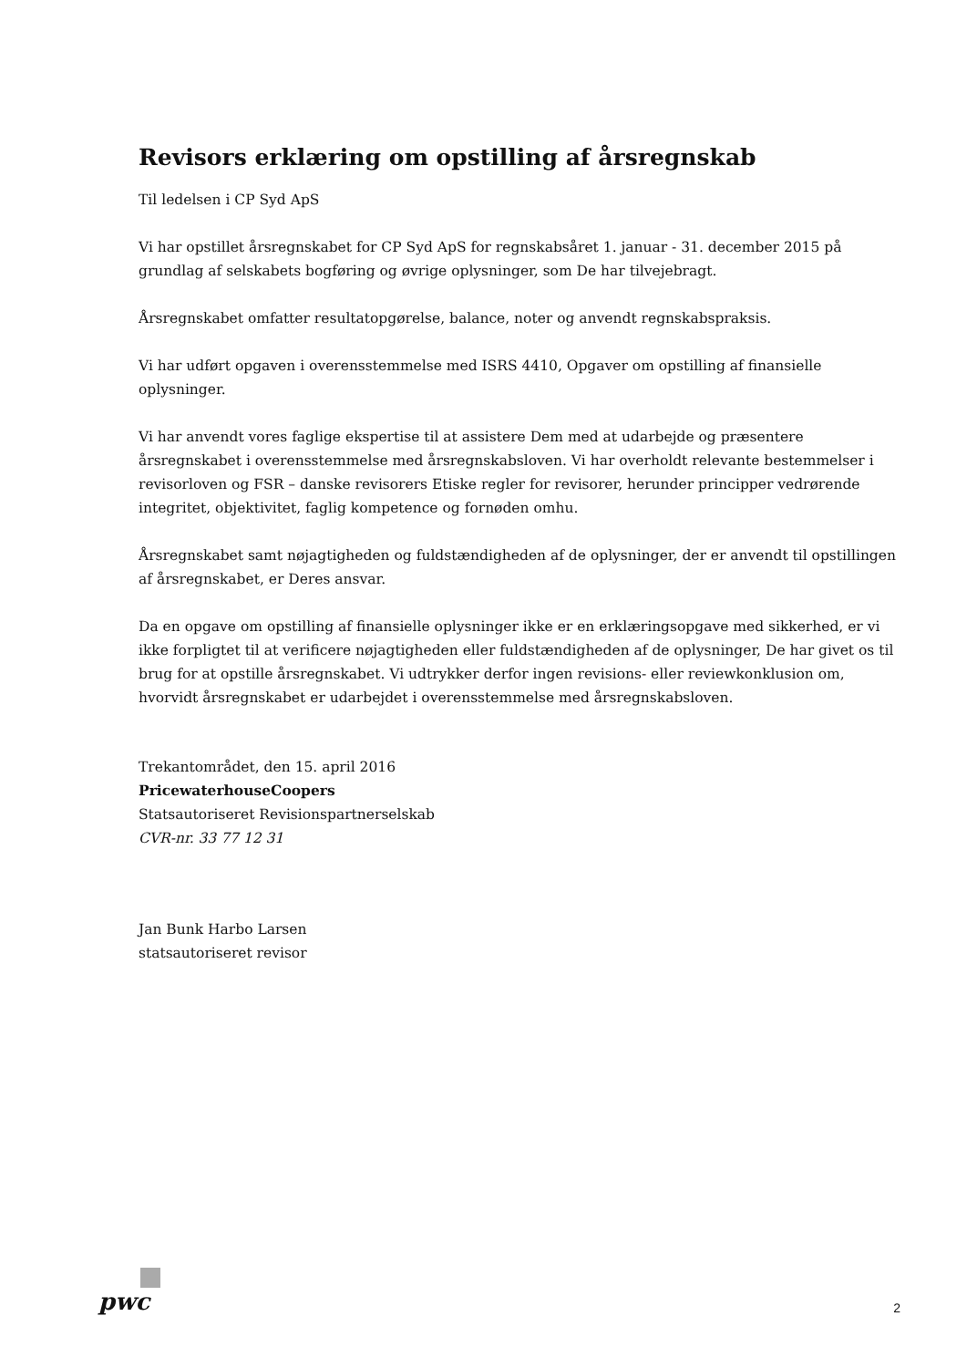Revisors erklæring om opstilling af årsregnskab
Til ledelsen i CP Syd ApS
Vi har opstillet årsregnskabet for CP Syd ApS for regnskabsåret 1. januar - 31. december 2015 på grundlag af selskabets bogføring og øvrige oplysninger, som De har tilvejebragt.
Årsregnskabet omfatter resultatopgørelse, balance, noter og anvendt regnskabspraksis.
Vi har udført opgaven i overensstemmelse med ISRS 4410, Opgaver om opstilling af finansielle oplysninger.
Vi har anvendt vores faglige ekspertise til at assistere Dem med at udarbejde og præsentere årsregnskabet i overensstemmelse med årsregnskabsloven. Vi har overholdt relevante bestemmelser i revisorloven og FSR – danske revisorers Etiske regler for revisorer, herunder principper vedrørende integritet, objektivitet, faglig kompetence og fornøden omhu.
Årsregnskabet samt nøjagtigheden og fuldstændigheden af de oplysninger, der er anvendt til opstillingen af årsregnskabet, er Deres ansvar.
Da en opgave om opstilling af finansielle oplysninger ikke er en erklæringsopgave med sikkerhed, er vi ikke forpligtet til at verificere nøjagtigheden eller fuldstændigheden af de oplysninger, De har givet os til brug for at opstille årsregnskabet. Vi udtrykker derfor ingen revisions- eller reviewkonklusion om, hvorvidt årsregnskabet er udarbejdet i overensstemmelse med årsregnskabsloven.
Trekantområdet, den 15. april 2016
PricewaterhouseCoopers
Statsautoriseret Revisionspartnerselskab
CVR-nr. 33 77 12 31
Jan Bunk Harbo Larsen
statsautoriseret revisor
pwc
2